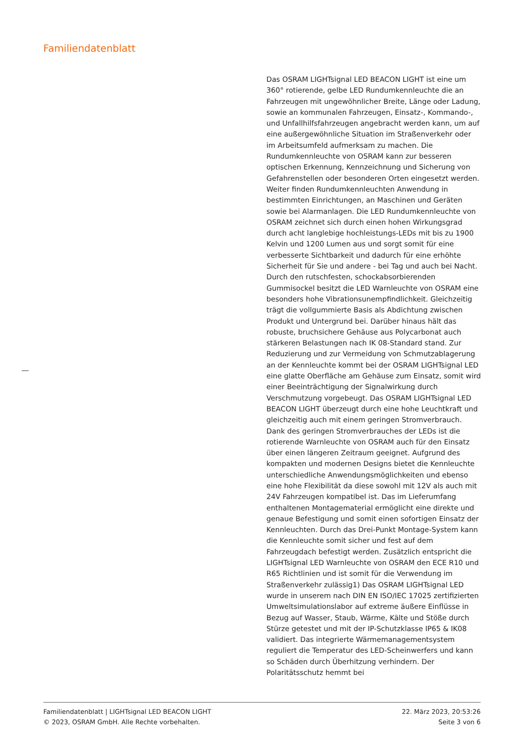Familiendatenblatt
Das OSRAM LIGHTsignal LED BEACON LIGHT ist eine um 360° rotierende, gelbe LED Rundumkennleuchte die an Fahrzeugen mit ungewöhnlicher Breite, Länge oder Ladung, sowie an kommunalen Fahrzeugen, Einsatz-, Kommando-, und Unfallhilfsfahrzeugen angebracht werden kann, um auf eine außergewöhnliche Situation im Straßenverkehr oder im Arbeitsumfeld aufmerksam zu machen. Die Rundumkennleuchte von OSRAM kann zur besseren optischen Erkennung, Kennzeichnung und Sicherung von Gefahrenstellen oder besonderen Orten eingesetzt werden. Weiter finden Rundumkennleuchten Anwendung in bestimmten Einrichtungen, an Maschinen und Geräten sowie bei Alarmanlagen. Die LED Rundumkennleuchte von OSRAM zeichnet sich durch einen hohen Wirkungsgrad durch acht langlebige hochleistungs-LEDs mit bis zu 1900 Kelvin und 1200 Lumen aus und sorgt somit für eine verbesserte Sichtbarkeit und dadurch für eine erhöhte Sicherheit für Sie und andere - bei Tag und auch bei Nacht. Durch den rutschfesten, schockabsorbierenden Gummisockel besitzt die LED Warnleuchte von OSRAM eine besonders hohe Vibrationsunempfindlichkeit. Gleichzeitig trägt die vollgummierte Basis als Abdichtung zwischen Produkt und Untergrund bei. Darüber hinaus hält das robuste, bruchsichere Gehäuse aus Polycarbonat auch stärkeren Belastungen nach IK 08-Standard stand. Zur Reduzierung und zur Vermeidung von Schmutzablagerung an der Kennleuchte kommt bei der OSRAM LIGHTsignal LED eine glatte Oberfläche am Gehäuse zum Einsatz, somit wird einer Beeinträchtigung der Signalwirkung durch Verschmutzung vorgebeugt. Das OSRAM LIGHTsignal LED BEACON LIGHT überzeugt durch eine hohe Leuchtkraft und gleichzeitig auch mit einem geringen Stromverbrauch. Dank des geringen Stromverbrauches der LEDs ist die rotierende Warnleuchte von OSRAM auch für den Einsatz über einen längeren Zeitraum geeignet. Aufgrund des kompakten und modernen Designs bietet die Kennleuchte unterschiedliche Anwendungsmöglichkeiten und ebenso eine hohe Flexibilität da diese sowohl mit 12V als auch mit 24V Fahrzeugen kompatibel ist. Das im Lieferumfang enthaltenen Montagematerial ermöglicht eine direkte und genaue Befestigung und somit einen sofortigen Einsatz der Kennleuchten. Durch das Drei-Punkt Montage-System kann die Kennleuchte somit sicher und fest auf dem Fahrzeugdach befestigt werden. Zusätzlich entspricht die LIGHTsignal LED Warnleuchte von OSRAM den ECE R10 und R65 Richtlinien und ist somit für die Verwendung im Straßenverkehr zulässig1) Das OSRAM LIGHTsignal LED wurde in unserem nach DIN EN ISO/IEC 17025 zertifizierten Umweltsimulationslabor auf extreme äußere Einflüsse in Bezug auf Wasser, Staub, Wärme, Kälte und Stöße durch Stürze getestet und mit der IP-Schutzklasse IP65 & IK08 validiert. Das integrierte Wärmemanagementsystem reguliert die Temperatur des LED-Scheinwerfers und kann so Schäden durch Überhitzung verhindern. Der Polaritätsschutz hemmt bei
Familiendatenblatt | LIGHTsignal LED BEACON LIGHT
© 2023, OSRAM GmbH. Alle Rechte vorbehalten.
22. März 2023, 20:53:26
Seite 3 von 6